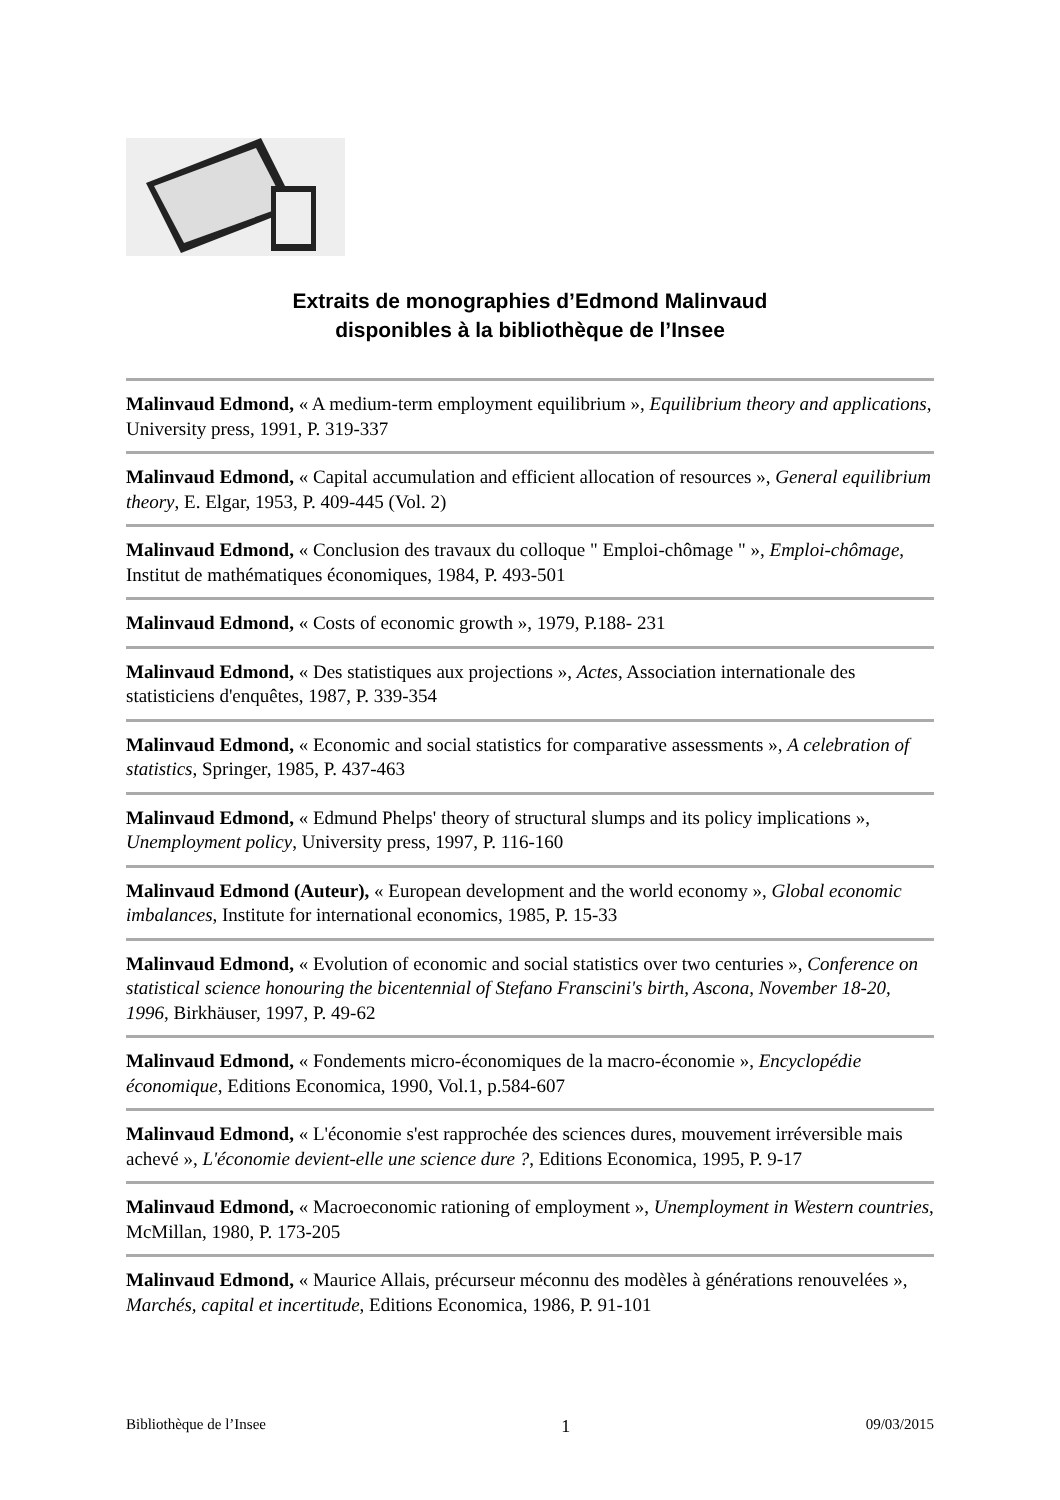Extraits de monographies d’Edmond Malinvaud
disponibles à la bibliothèque de l’Insee
Malinvaud Edmond, « A medium-term employment equilibrium », Equilibrium theory and applications, University press, 1991, P. 319-337
Malinvaud Edmond, « Capital accumulation and efficient allocation of resources », General equilibrium theory, E. Elgar, 1953, P. 409-445 (Vol. 2)
Malinvaud Edmond, « Conclusion des travaux du colloque " Emploi-chômage " », Emploi-chômage, Institut de mathématiques économiques, 1984, P. 493-501
Malinvaud Edmond, « Costs of economic growth », 1979, P.188- 231
Malinvaud Edmond, « Des statistiques aux projections », Actes, Association internationale des statisticiens d'enquêtes, 1987, P. 339-354
Malinvaud Edmond, « Economic and social statistics for comparative assessments », A celebration of statistics, Springer, 1985, P. 437-463
Malinvaud Edmond, « Edmund Phelps' theory of structural slumps and its policy implications », Unemployment policy, University press, 1997, P. 116-160
Malinvaud Edmond (Auteur), « European development and the world economy », Global economic imbalances, Institute for international economics, 1985, P. 15-33
Malinvaud Edmond, « Evolution of economic and social statistics over two centuries », Conference on statistical science honouring the bicentennial of Stefano Franscini's birth, Ascona, November 18-20, 1996, Birkhäuser, 1997, P. 49-62
Malinvaud Edmond, « Fondements micro-économiques de la macro-économie », Encyclopédie économique, Editions Economica, 1990, Vol.1, p.584-607
Malinvaud Edmond, « L'économie s'est rapprochée des sciences dures, mouvement irréversible mais achevé », L'économie devient-elle une science dure ?, Editions Economica, 1995, P. 9-17
Malinvaud Edmond, « Macroeconomic rationing of employment », Unemployment in Western countries, McMillan, 1980, P. 173-205
Malinvaud Edmond, « Maurice Allais, précurseur méconnu des modèles à générations renouvelées », Marchés, capital et incertitude, Editions Economica, 1986, P. 91-101
Bibliothèque de l’Insee 1 09/03/2015